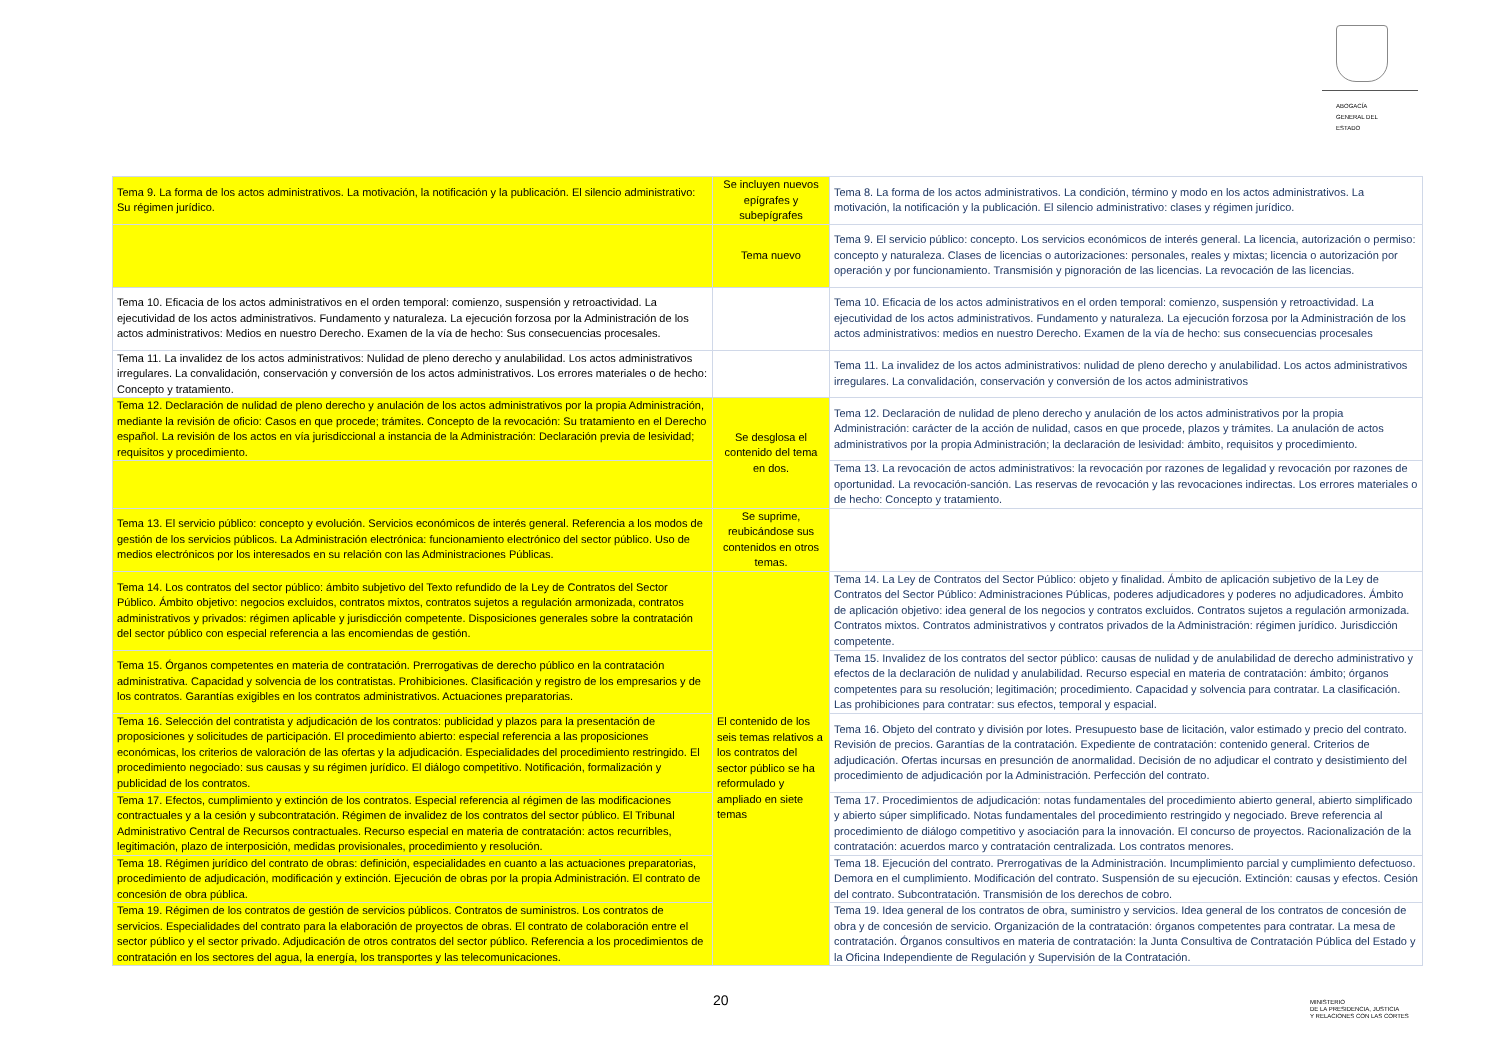ABOGACÍA
GENERAL DEL
ESTADO
| Tema 9. La forma de los actos administrativos. La motivación, la notificación y la publicación. El silencio administrativo: Su régimen jurídico. | Se incluyen nuevos epígrafes y subepígrafes | Tema 8. La forma de los actos administrativos. La condición, término y modo en los actos administrativos. La motivación, la notificación y la publicación. El silencio administrativo: clases y régimen jurídico. |
| | Tema nuevo | Tema 9. El servicio público: concepto. Los servicios económicos de interés general. La licencia, autorización o permiso: concepto y naturaleza. Clases de licencias o autorizaciones: personales, reales y mixtas; licencia o autorización por operación y por funcionamiento. Transmisión y pignoración de las licencias. La revocación de las licencias. |
| Tema 10. Eficacia de los actos administrativos en el orden temporal: comienzo, suspensión y retroactividad. La ejecutividad de los actos administrativos. Fundamento y naturaleza. La ejecución forzosa por la Administración de los actos administrativos: Medios en nuestro Derecho. Examen de la vía de hecho: Sus consecuencias procesales. | | Tema 10. Eficacia de los actos administrativos en el orden temporal: comienzo, suspensión y retroactividad. La ejecutividad de los actos administrativos. Fundamento y naturaleza. La ejecución forzosa por la Administración de los actos administrativos: medios en nuestro Derecho. Examen de la vía de hecho: sus consecuencias procesales |
| Tema 11. La invalidez de los actos administrativos: Nulidad de pleno derecho y anulabilidad. Los actos administrativos irregulares. La convalidación, conservación y conversión de los actos administrativos. Los errores materiales o de hecho: Concepto y tratamiento. | | Tema 11. La invalidez de los actos administrativos: nulidad de pleno derecho y anulabilidad. Los actos administrativos irregulares. La convalidación, conservación y conversión de los actos administrativos |
| Tema 12. Declaración de nulidad de pleno derecho y anulación de los actos administrativos por la propia Administración, mediante la revisión de oficio: Casos en que procede; trámites. Concepto de la revocación: Su tratamiento en el Derecho español. La revisión de los actos en vía jurisdiccional a instancia de la Administración: Declaración previa de lesividad; requisitos y procedimiento. | Se desglosa el contenido del tema en dos. | Tema 12. Declaración de nulidad de pleno derecho y anulación de los actos administrativos por la propia Administración: carácter de la acción de nulidad, casos en que procede, plazos y trámites. La anulación de actos administrativos por la propia Administración; la declaración de lesividad: ámbito, requisitos y procedimiento. |
| | | Tema 13. La revocación de actos administrativos: la revocación por razones de legalidad y revocación por razones de oportunidad. La revocación-sanción. Las reservas de revocación y las revocaciones indirectas. Los errores materiales o de hecho: Concepto y tratamiento. |
| Tema 13. El servicio público: concepto y evolución. Servicios económicos de interés general. Referencia a los modos de gestión de los servicios públicos. La Administración electrónica: funcionamiento electrónico del sector público. Uso de medios electrónicos por los interesados en su relación con las Administraciones Públicas. | Se suprime, reubicándose sus contenidos en otros temas. | |
| Tema 14. Los contratos del sector público: ámbito subjetivo del Texto refundido de la Ley de Contratos del Sector Público. Ámbito objetivo: negocios excluidos, contratos mixtos, contratos sujetos a regulación armonizada, contratos administrativos y privados: régimen aplicable y jurisdicción competente. Disposiciones generales sobre la contratación del sector público con especial referencia a las encomiendas de gestión. | El contenido de los seis temas relativos a los contratos del sector público se ha reformulado y ampliado en siete temas | Tema 14. La Ley de Contratos del Sector Público: objeto y finalidad. Ámbito de aplicación subjetivo de la Ley de Contratos del Sector Público: Administraciones Públicas, poderes adjudicadores y poderes no adjudicadores. Ámbito de aplicación objetivo: idea general de los negocios y contratos excluidos. Contratos sujetos a regulación armonizada. Contratos mixtos. Contratos administrativos y contratos privados de la Administración: régimen jurídico. Jurisdicción competente. |
| Tema 15. Órganos competentes en materia de contratación. Prerrogativas de derecho público en la contratación administrativa. Capacidad y solvencia de los contratistas. Prohibiciones. Clasificación y registro de los empresarios y de los contratos. Garantías exigibles en los contratos administrativos. Actuaciones preparatorias. | | Tema 15. Invalidez de los contratos del sector público: causas de nulidad y de anulabilidad de derecho administrativo y efectos de la declaración de nulidad y anulabilidad. Recurso especial en materia de contratación: ámbito; órganos competentes para su resolución; legitimación; procedimiento. Capacidad y solvencia para contratar. La clasificación. Las prohibiciones para contratar: sus efectos, temporal y espacial. |
| Tema 16. Selección del contratista y adjudicación de los contratos: publicidad y plazos para la presentación de proposiciones y solicitudes de participación. El procedimiento abierto: especial referencia a las proposiciones económicas, los criterios de valoración de las ofertas y la adjudicación. Especialidades del procedimiento restringido. El procedimiento negociado: sus causas y su régimen jurídico. El diálogo competitivo. Notificación, formalización y publicidad de los contratos. | | Tema 16. Objeto del contrato y división por lotes. Presupuesto base de licitación, valor estimado y precio del contrato. Revisión de precios. Garantías de la contratación. Expediente de contratación: contenido general. Criterios de adjudicación. Ofertas incursas en presunción de anormalidad. Decisión de no adjudicar el contrato y desistimiento del procedimiento de adjudicación por la Administración. Perfección del contrato. |
| Tema 17. Efectos, cumplimiento y extinción de los contratos. Especial referencia al régimen de las modificaciones contractuales y a la cesión y subcontratación. Régimen de invalidez de los contratos del sector público. El Tribunal Administrativo Central de Recursos contractuales. Recurso especial en materia de contratación: actos recurribles, legitimación, plazo de interposición, medidas provisionales, procedimiento y resolución. | | Tema 17. Procedimientos de adjudicación: notas fundamentales del procedimiento abierto general, abierto simplificado y abierto súper simplificado. Notas fundamentales del procedimiento restringido y negociado. Breve referencia al procedimiento de diálogo competitivo y asociación para la innovación. El concurso de proyectos. Racionalización de la contratación: acuerdos marco y contratación centralizada. Los contratos menores. |
| Tema 18. Régimen jurídico del contrato de obras: definición, especialidades en cuanto a las actuaciones preparatorias, procedimiento de adjudicación, modificación y extinción. Ejecución de obras por la propia Administración. El contrato de concesión de obra pública. | | Tema 18. Ejecución del contrato. Prerrogativas de la Administración. Incumplimiento parcial y cumplimiento defectuoso. Demora en el cumplimiento. Modificación del contrato. Suspensión de su ejecución. Extinción: causas y efectos. Cesión del contrato. Subcontratación. Transmisión de los derechos de cobro. |
| Tema 19. Régimen de los contratos de gestión de servicios públicos. Contratos de suministros. Los contratos de servicios. Especialidades del contrato para la elaboración de proyectos de obras. El contrato de colaboración entre el sector público y el sector privado. Adjudicación de otros contratos del sector público. Referencia a los procedimientos de contratación en los sectores del agua, la energía, los transportes y las telecomunicaciones. | | Tema 19. Idea general de los contratos de obra, suministro y servicios. Idea general de los contratos de concesión de obra y de concesión de servicio. Organización de la contratación: órganos competentes para contratar. La mesa de contratación. Órganos consultivos en materia de contratación: la Junta Consultiva de Contratación Pública del Estado y la Oficina Independiente de Regulación y Supervisión de la Contratación. |
20
MINISTERIO
DE LA PRESIDENCIA, JUSTICIA
Y RELACIONES CON LAS CORTES